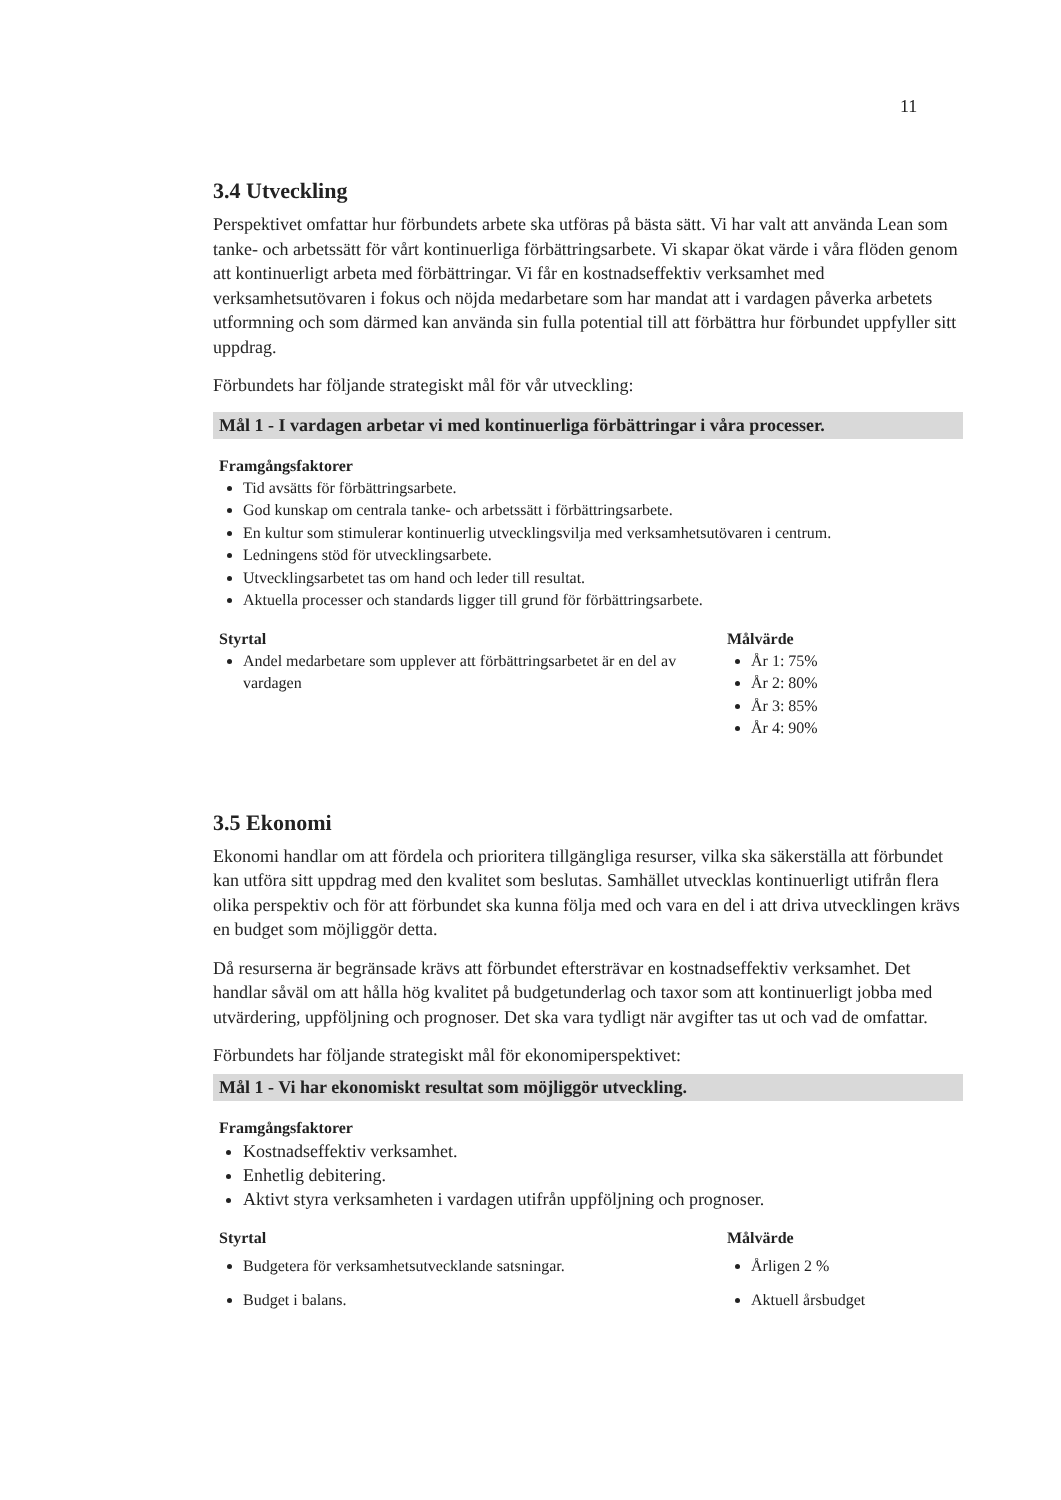11
3.4 Utveckling
Perspektivet omfattar hur förbundets arbete ska utföras på bästa sätt. Vi har valt att använda Lean som tanke- och arbetssätt för vårt kontinuerliga förbättringsarbete. Vi skapar ökat värde i våra flöden genom att kontinuerligt arbeta med förbättringar. Vi får en kostnadseffektiv verksamhet med verksamhetsutövaren i fokus och nöjda medarbetare som har mandat att i vardagen påverka arbetets utformning och som därmed kan använda sin fulla potential till att förbättra hur förbundet uppfyller sitt uppdrag.
Förbundets har följande strategiskt mål för vår utveckling:
Mål 1 - I vardagen arbetar vi med kontinuerliga förbättringar i våra processer.
Framgångsfaktorer
Tid avsätts för förbättringsarbete.
God kunskap om centrala tanke- och arbetssätt i förbättringsarbete.
En kultur som stimulerar kontinuerlig utvecklingsvilja med verksamhetsutövaren i centrum.
Ledningens stöd för utvecklingsarbete.
Utvecklingsarbetet tas om hand och leder till resultat.
Aktuella processer och standards ligger till grund för förbättringsarbete.
Styrtal
Andel medarbetare som upplever att förbättringsarbetet är en del av vardagen
Målvärde
År 1: 75%
År 2: 80%
År 3: 85%
År 4: 90%
3.5 Ekonomi
Ekonomi handlar om att fördela och prioritera tillgängliga resurser, vilka ska säkerställa att förbundet kan utföra sitt uppdrag med den kvalitet som beslutas. Samhället utvecklas kontinuerligt utifrån flera olika perspektiv och för att förbundet ska kunna följa med och vara en del i att driva utvecklingen krävs en budget som möjliggör detta.
Då resurserna är begränsade krävs att förbundet eftersträvar en kostnadseffektiv verksamhet. Det handlar såväl om att hålla hög kvalitet på budgetunderlag och taxor som att kontinuerligt jobba med utvärdering, uppföljning och prognoser. Det ska vara tydligt när avgifter tas ut och vad de omfattar.
Förbundets har följande strategiskt mål för ekonomiperspektivet:
Mål 1 - Vi har ekonomiskt resultat som möjliggör utveckling.
Framgångsfaktorer
Kostnadseffektiv verksamhet.
Enhetlig debitering.
Aktivt styra verksamheten i vardagen utifrån uppföljning och prognoser.
Styrtal
Budgetera för verksamhetsutvecklande satsningar.
Budget i balans.
Målvärde
Årligen 2 %
Aktuell årsbudget